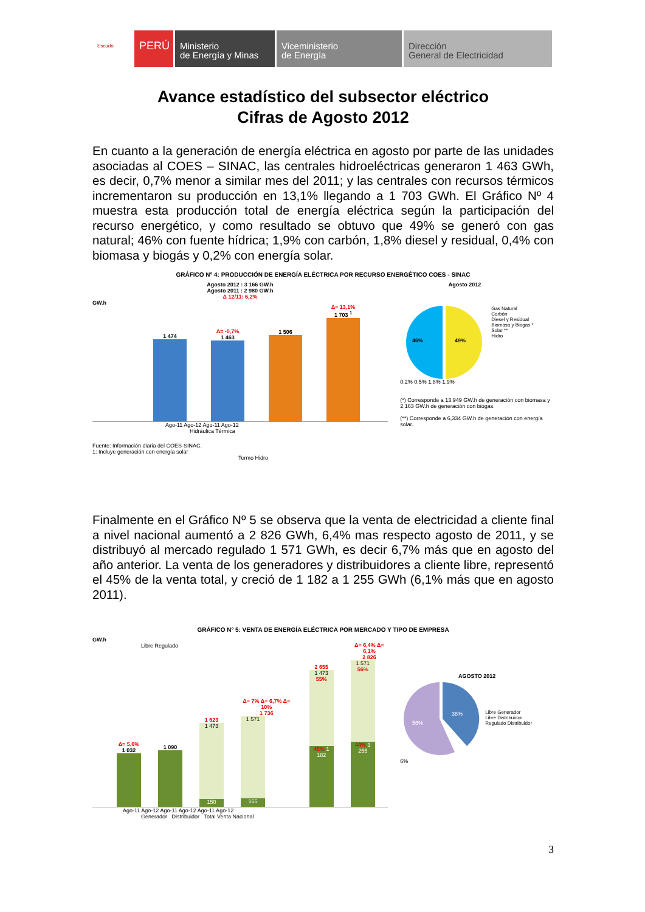Escudo
PERÚ
Ministerio
de Energía y Minas
Viceministerio
de Energía
Dirección
General de Electricidad
Avance estadístico del subsector eléctrico
Cifras de Agosto 2012
En cuanto a la generación de energía eléctrica en agosto por parte de las unidades asociadas al COES – SINAC, las centrales hidroeléctricas generaron 1 463 GWh, es decir, 0,7% menor a similar mes del 2011; y las centrales con recursos térmicos incrementaron su producción en 13,1% llegando a 1 703 GWh. El Gráfico Nº 4 muestra esta producción total de energía eléctrica según la participación del recurso energético, y como resultado se obtuvo que 49% se generó con gas natural; 46% con fuente hídrica; 1,9% con carbón, 1,8% diesel y residual, 0,4% con biomasa y biogás y 0,2% con energía solar.
GRÁFICO Nº 4: PRODUCCIÓN DE ENERGÍA ELÉCTRICA POR RECURSO ENERGÉTICO COES - SINAC
Agosto 2012 : 3 166 GW.h
Agosto 2011 : 2 980 GW.h
Δ 12/11: 6,2%
GW.h
1 474
Δ= -0,7%
1 463
1 506
Δ= 13,1%
1 703 <sup>1</sup>
Ago-11 Ago-12 Ago-11 Ago-12
Hidráulica Térmica
Fuente: Información diaria del COES-SINAC.
1: Incluye generación con energía solar
Termo Hidro
Agosto 2012
49%
46%
Gas Natural
Carbón
Diesel y Residual
Biomasa y Biogas *
Solar **
Hidro
0,2% 0,5% 1,8% 1,9%
(*) Corresponde a 13,949 GW.h de generación con biomasa y 2,163 GW.h de generación con biogas.
(**) Corresponde a 6,334 GW.h de generación con energía solar.
Finalmente en el Gráfico Nº 5 se observa que la venta de electricidad a cliente final a nivel nacional aumentó a 2 826 GWh, 6,4% mas respecto agosto de 2011, y se distribuyó al mercado regulado 1 571 GWh, es decir 6,7% más que en agosto del año anterior. La venta de los generadores y distribuidores a cliente libre, representó el 45% de la venta total, y creció de 1 182 a 1 255 GWh (6,1% más que en agosto 2011).
GRÁFICO Nº 5: VENTA DE ENERGÍA ELÉCTRICA POR MERCADO Y TIPO DE EMPRESA
GW.h
Libre Regulado
Δ= 5,6%
1 032
1 090
1 623
1 473
150
Δ= 7% Δ= 6,7% Δ= 10%
1 736
1 571
165
2 655
1 473 55%
45% 1 182
Δ= 6,4% Δ= 6,1%
2 826
1 571 56%
44% 1 255
Ago-11 Ago-12 Ago-11 Ago-12 Ago-11 Ago-12
Generador Distribuidor Total Venta Nacional
AGOSTO 2012
38%
56%
Libre Generador
Libre Distribuidor
Regulado Distribuidor
6%
3